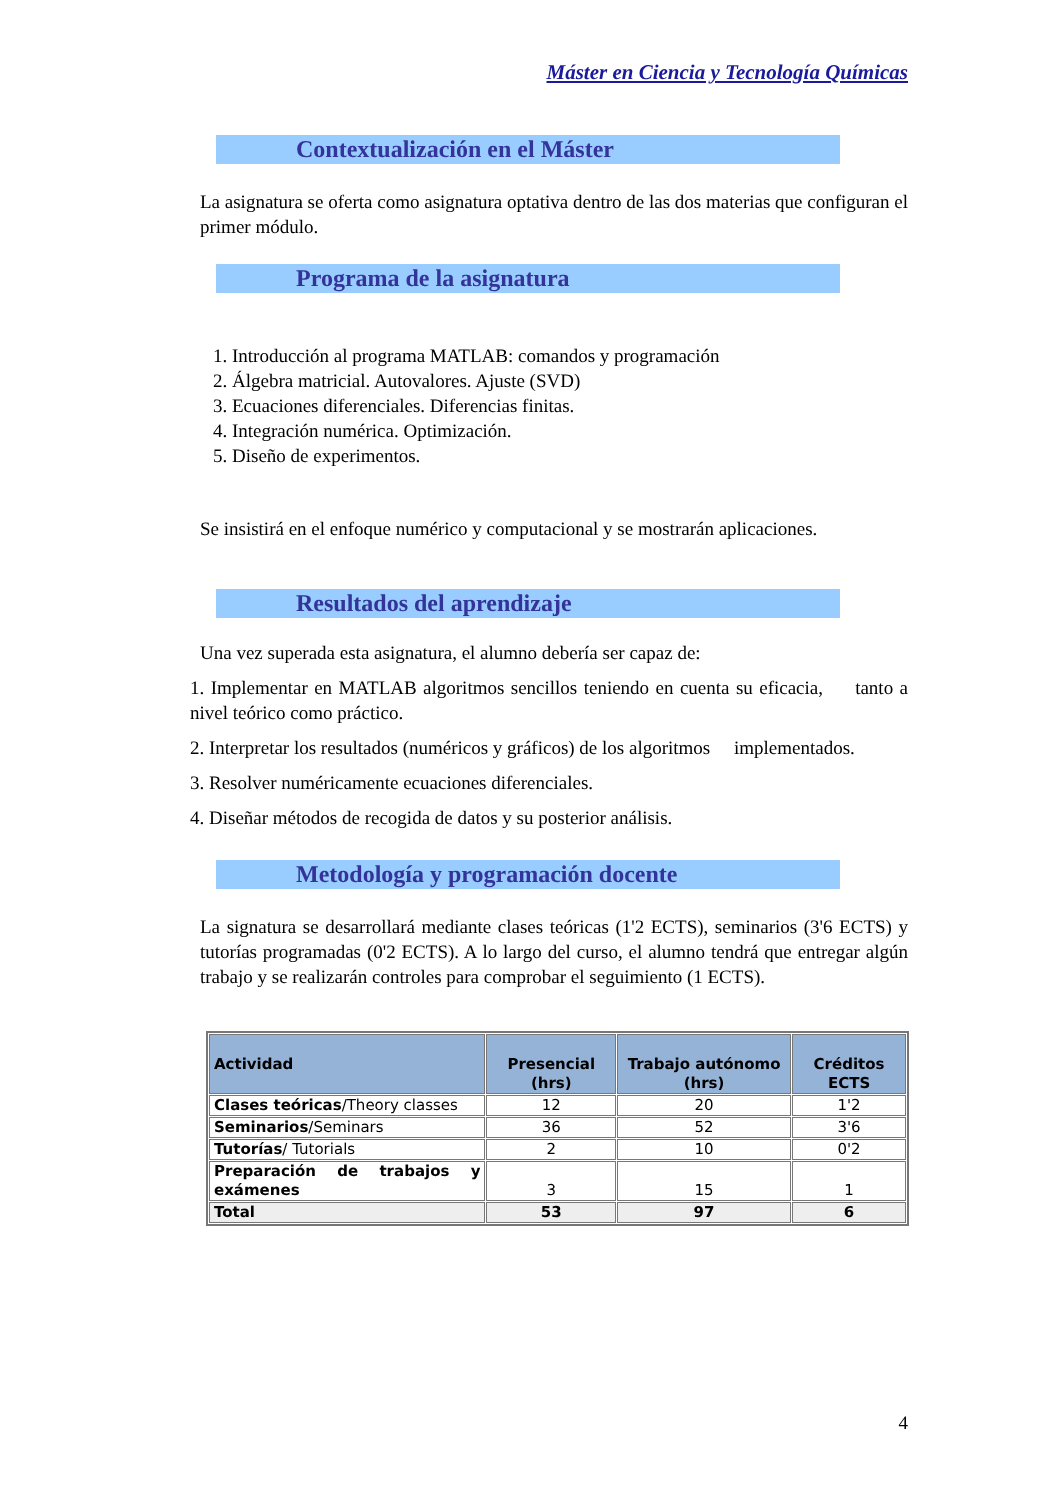Máster en Ciencia y Tecnología Químicas
Contextualización en el Máster
La asignatura se oferta como asignatura optativa dentro de las dos materias que configuran el primer módulo.
Programa de la asignatura
1. Introducción al programa MATLAB: comandos y programación
2. Álgebra matricial. Autovalores. Ajuste (SVD)
3. Ecuaciones diferenciales. Diferencias finitas.
4. Integración numérica. Optimización.
5. Diseño de experimentos.
Se insistirá en el enfoque numérico y computacional y se mostrarán aplicaciones.
Resultados del aprendizaje
Una vez superada esta asignatura, el alumno debería ser capaz de:
1. Implementar en MATLAB algoritmos sencillos teniendo en cuenta su eficacia, tanto a nivel teórico como práctico.
2. Interpretar los resultados (numéricos y gráficos) de los algoritmos implementados.
3. Resolver numéricamente ecuaciones diferenciales.
4. Diseñar métodos de recogida de datos y su posterior análisis.
Metodología y programación docente
La signatura se desarrollará mediante clases teóricas (1'2 ECTS), seminarios (3'6 ECTS) y tutorías programadas (0'2 ECTS). A lo largo del curso, el alumno tendrá que entregar algún trabajo y se realizarán controles para comprobar el seguimiento (1 ECTS).
| Actividad | Presencial (hrs) | Trabajo autónomo (hrs) | Créditos ECTS |
| --- | --- | --- | --- |
| Clases teóricas /Theory classes | 12 | 20 | 1'2 |
| Seminarios /Seminars | 36 | 52 | 3'6 |
| Tutorías / Tutorials | 2 | 10 | 0'2 |
| Preparación de trabajos y exámenes | 3 | 15 | 1 |
| Total | 53 | 97 | 6 |
4